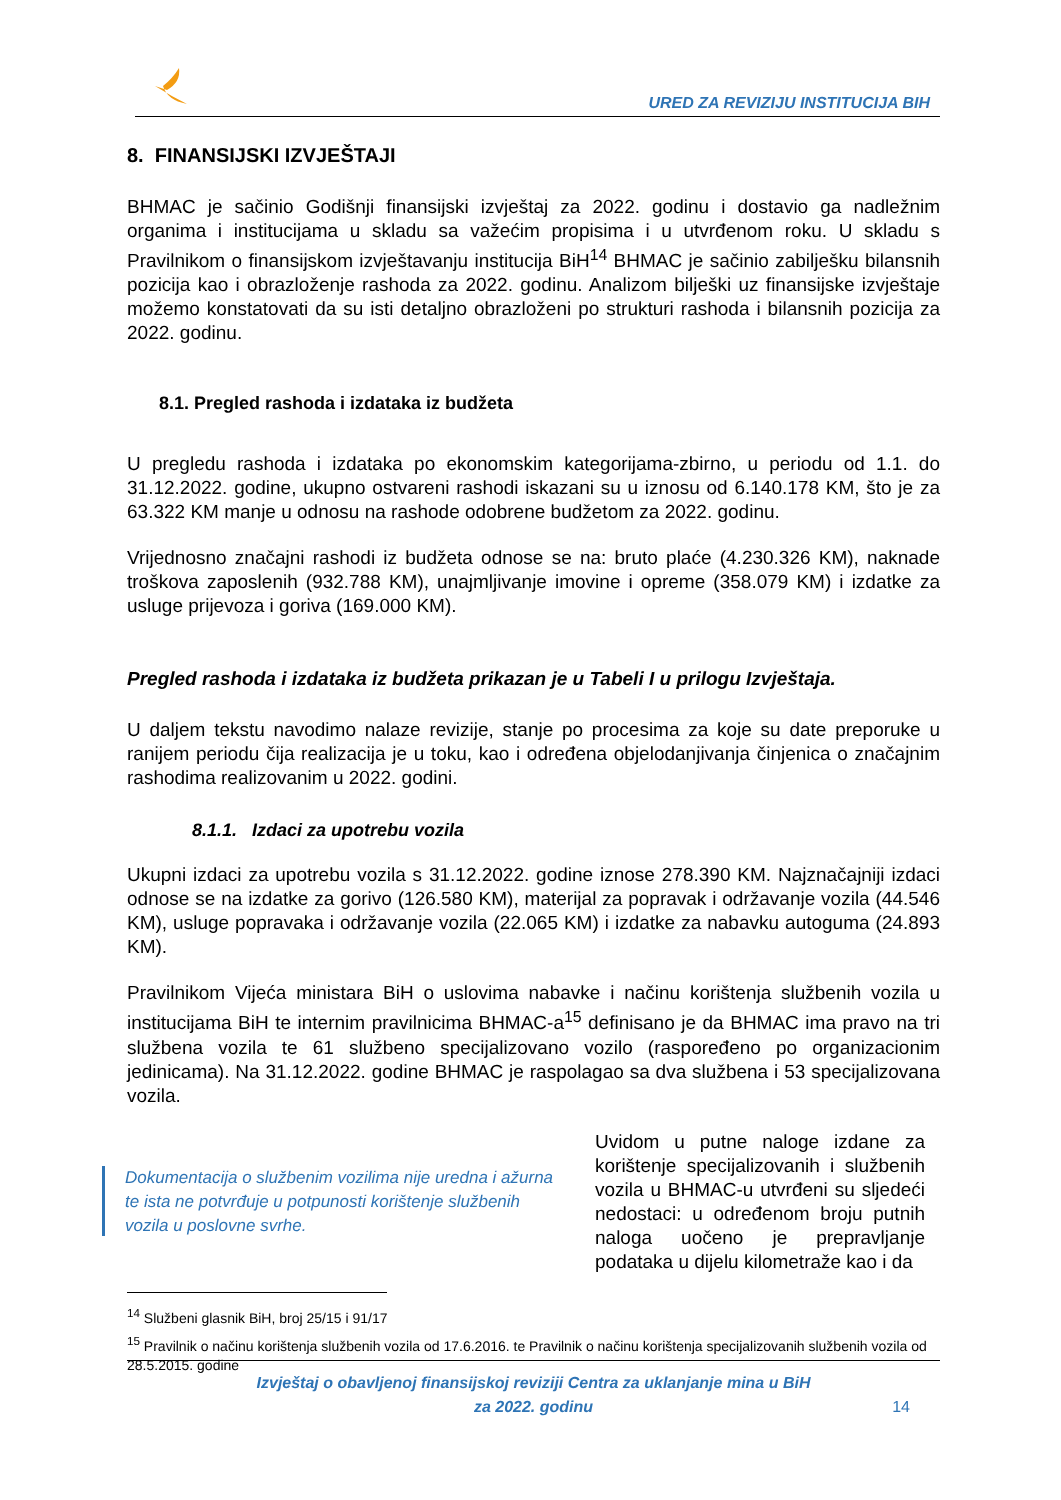URED ZA REVIZIJU INSTITUCIJA BIH
8. FINANSIJSKI IZVJEŠTAJI
BHMAC je sačinio Godišnji finansijski izvještaj za 2022. godinu i dostavio ga nadležnim organima i institucijama u skladu sa važećim propisima i u utvrđenom roku. U skladu s Pravilnikom o finansijskom izvještavanju institucija BiH<sup>14</sup> BHMAC je sačinio zabilješku bilansnih pozicija kao i obrazloženje rashoda za 2022. godinu. Analizom bilješki uz finansijske izvještaje možemo konstatovati da su isti detaljno obrazloženi po strukturi rashoda i bilansnih pozicija za 2022. godinu.
8.1. Pregled rashoda i izdataka iz budžeta
U pregledu rashoda i izdataka po ekonomskim kategorijama-zbirno, u periodu od 1.1. do 31.12.2022. godine, ukupno ostvareni rashodi iskazani su u iznosu od 6.140.178 KM, što je za 63.322 KM manje u odnosu na rashode odobrene budžetom za 2022. godinu.
Vrijednosno značajni rashodi iz budžeta odnose se na: bruto plaće (4.230.326 KM), naknade troškova zaposlenih (932.788 KM), unajmljivanje imovine i opreme (358.079 KM) i izdatke za usluge prijevoza i goriva (169.000 KM).
Pregled rashoda i izdataka iz budžeta prikazan je u Tabeli I u prilogu Izvještaja.
U daljem tekstu navodimo nalaze revizije, stanje po procesima za koje su date preporuke u ranijem periodu čija realizacija je u toku, kao i određena objelodanjivanja činjenica o značajnim rashodima realizovanim u 2022. godini.
8.1.1. Izdaci za upotrebu vozila
Ukupni izdaci za upotrebu vozila s 31.12.2022. godine iznose 278.390 KM. Najznačajniji izdaci odnose se na izdatke za gorivo (126.580 KM), materijal za popravak i održavanje vozila (44.546 KM), usluge popravaka i održavanje vozila (22.065 KM) i izdatke za nabavku autoguma (24.893 KM).
Pravilnikom Vijeća ministara BiH o uslovima nabavke i načinu korištenja službenih vozila u institucijama BiH te internim pravilnicima BHMAC-a<sup>15</sup> definisano je da BHMAC ima pravo na tri službena vozila te 61 službeno specijalizovano vozilo (raspoređeno po organizacionim jedinicama). Na 31.12.2022. godine BHMAC je raspolagao sa dva službena i 53 specijalizovana vozila.
Dokumentacija o službenim vozilima nije uredna i ažurna te ista ne potvrđuje u potpunosti korištenje službenih vozila u poslovne svrhe.
Uvidom u putne naloge izdane za korištenje specijalizovanih i službenih vozila u BHMAC-u utvrđeni su sljedeći nedostaci: u određenom broju putnih naloga uočeno je prepravljanje podataka u dijelu kilometraže kao i da
<sup>14</sup> Službeni glasnik BiH, broj 25/15 i 91/17
<sup>15</sup> Pravilnik o načinu korištenja službenih vozila od 17.6.2016. te Pravilnik o načinu korištenja specijalizovanih službenih vozila od 28.5.2015. godine
Izvještaj o obavljenoj finansijskoj reviziji Centra za uklanjanje mina u BiH
za 2022. godinu
14